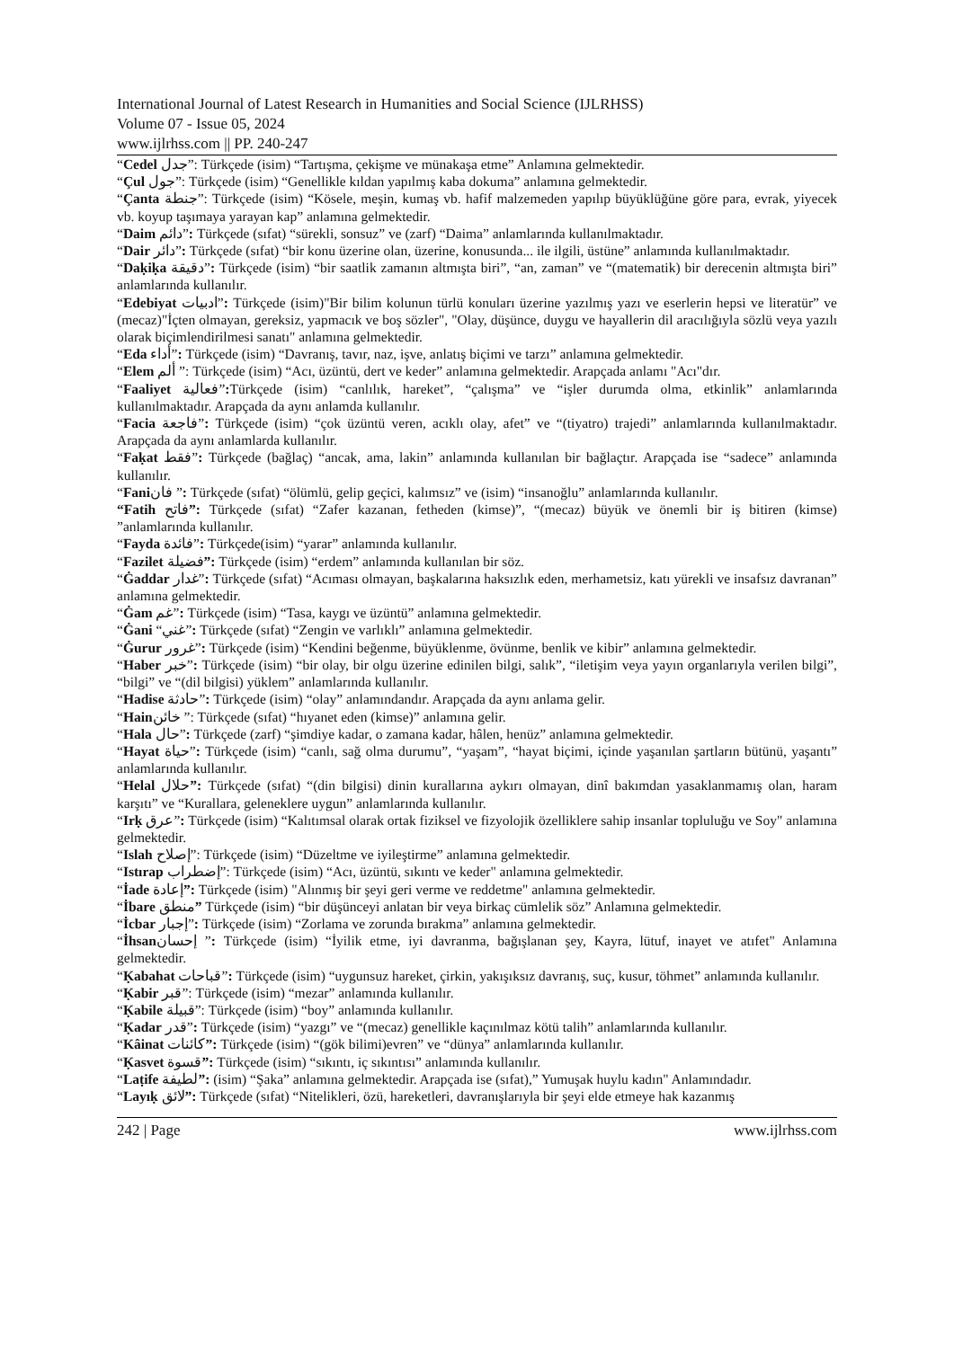International Journal of Latest Research in Humanities and Social Science (IJLRHSS)
Volume 07 - Issue 05, 2024
www.ijlrhss.com || PP. 240-247
“Cedel جدل”: Türkçede (isim) “Tartışma, çekişme ve münakaşa etme” Anlamına gelmektedir.
“Çul جول”: Türkçede (isim) “Genellikle kıldan yapılmış kaba dokuma” anlamına gelmektedir.
“Çanta جنطة”: Türkçede (isim) “Kösele, meşin, kumaş vb. hafif malzemeden yapılıp büyüklüğüne göre para, evrak, yiyecek vb. koyup taşımaya yarayan kap” anlamına gelmektedir.
“Daim دائم”: Türkçede (sıfat) “sürekli, sonsuz” ve (zarf) “Daima” anlamlarında kullanılmaktadır.
“Dair دائر”: Türkçede (sıfat) “bir konu üzerine olan, üzerine, konusunda... ile ilgili, üstüne” anlamında kullanılmaktadır.
“Daḳiḳa دقيقة”: Türkçede (isim) “bir saatlik zamanın altmışta biri”, “an, zaman” ve “(matematik) bir derecenin altmışta biri” anlamlarında kullanılır.
“Edebiyat ادبيات”: Türkçede (isim)"Bir bilim kolunun türlü konuları üzerine yazılmış yazı ve eserlerin hepsi ve literatür” ve (mecaz)"İçten olmayan, gereksiz, yapmacık ve boş sözler", "Olay, düşünce, duygu ve hayallerin dil aracılığıyla sözlü veya yazılı olarak biçimlendirilmesi sanatı" anlamına gelmektedir.
“Eda أداء”: Türkçede (isim) “Davranış, tavır, naz, işve, anlatış biçimi ve tarzı” anlamına gelmektedir.
“Elem ألم ”: Türkçede (isim) “Acı, üzüntü, dert ve keder” anlamına gelmektedir. Arapçada anlamı "Acı"dır.
“Faaliyet فعالية”: Türkçede (isim) “canlılık, hareket”, “çalışma” ve “işler durumda olma, etkinlik” anlamlarında kullanılmaktadır. Arapçada da aynı anlamda kullanılır.
“Facia فاجعة”: Türkçede (isim) “çok üzüntü veren, acıklı olay, afet” ve “(tiyatro) trajedi” anlamlarında kullanılmaktadır. Arapçada da aynı anlamlarda kullanılır.
“Faḳat فقط”: Türkçede (bağlaç) “ancak, ama, lakin” anlamında kullanılan bir bağlaçtır. Arapçada ise “sadece” anlamında kullanılır.
“Faniفان ”: Türkçede (sıfat) “ölümlü, gelip geçici, kalımsız” ve (isim) “insanoğlu” anlamlarında kullanılır.
“Fatih فاتح”: Türkçede (sıfat) “Zafer kazanan, fetheden (kimse)”, “(mecaz) büyük ve önemli bir iş bitiren (kimse) ”anlamlarında kullanılır.
“Fayda فائدة”: Türkçede(isim) “yarar” anlamında kullanılır.
“Fazilet فضيلة”: Türkçede (isim) “erdem” anlamında kullanılan bir söz.
“Ġaddar غدار”: Türkçede (sıfat) “Acıması olmayan, başkalarına haksızlık eden, merhametsiz, katı yürekli ve insafsız davranan” anlamına gelmektedir.
“Ġam غم”: Türkçede (isim) “Tasa, kaygı ve üzüntü” anlamına gelmektedir.
“Ġani “غني”: Türkçede (sıfat) “Zengin ve varlıklı” anlamına gelmektedir.
“Ġurur غرور”: Türkçede (isim) “Kendini beğenme, büyüklenme, övünme, benlik ve kibir” anlamına gelmektedir.
“Haber خبر”: Türkçede (isim) “bir olay, bir olgu üzerine edinilen bilgi, salık”, “iletişim veya yayın organlarıyla verilen bilgi”, “bilgi” ve “(dil bilgisi) yüklem” anlamlarında kullanılır.
“Hadise حادثة”: Türkçede (isim) “olay” anlamındandır. Arapçada da aynı anlama gelir.
“Hainخائن ”: Türkçede (sıfat) “hıyanet eden (kimse)” anlamına gelir.
“Hala حال”: Türkçede (zarf) “şimdiye kadar, o zamana kadar, hâlen, henüz” anlamına gelmektedir.
“Hayat حياة”: Türkçede (isim) “canlı, sağ olma durumu”, “yaşam”, “hayat biçimi, içinde yaşanılan şartların bütünü, yaşantı” anlamlarında kullanılır.
“Helal حلال”: Türkçede (sıfat) “(din bilgisi) dinin kurallarına aykırı olmayan, dinî bakımdan yasaklanmamış olan, haram karşıtı” ve “Kurallara, geleneklere uygun” anlamlarında kullanılır.
“Irḳ عرق”: Türkçede (isim) “Kalıtımsal olarak ortak fiziksel ve fizyolojik özelliklere sahip insanlar topluluğu ve Soy" anlamına gelmektedir.
“Islah إصلاح”: Türkçede (isim) “Düzeltme ve iyileştirme” anlamına gelmektedir.
“Istırap إضطراب”: Türkçede (isim) “Acı, üzüntü, sıkıntı ve keder" anlamına gelmektedir.
“İade إعادة”: Türkçede (isim) "Alınmış bir şeyi geri verme ve reddetme" anlamına gelmektedir.
“İbare منطق” Türkçede (isim) “bir düşünceyi anlatan bir veya birkaç cümlelik söz” Anlamına gelmektedir.
“İcbar إجبار”: Türkçede (isim) “Zorlama ve zorunda bırakma” anlamına gelmektedir.
“İhsanإحسان ”: Türkçede (isim) “İyilik etme, iyi davranma, bağışlanan şey, Kayra, lütuf, inayet ve atıfet" Anlamına gelmektedir.
“Ḳabahat قباحات”: Türkçede (isim) “uygunsuz hareket, çirkin, yakışıksız davranış, suç, kusur, töhmet” anlamında kullanılır.
“Ḳabir قبر”: Türkçede (isim) “mezar” anlamında kullanılır.
“Ḳabile قبيلة”: Türkçede (isim) “boy” anlamında kullanılır.
“Ḳadar قدر”: Türkçede (isim) “yazgı” ve “(mecaz) genellikle kaçınılmaz kötü talih” anlamlarında kullanılır.
“Kâinat كائنات”: Türkçede (isim) “(gök bilimi)evren” ve “dünya” anlamlarında kullanılır.
“Ḳasvet قسوة”: Türkçede (isim) “sıkıntı, iç sıkıntısı” anlamında kullanılır.
“Laṭife لطيفة”: (isim) “Şaka” anlamına gelmektedir. Arapçada ise (sıfat),” Yumuşak huylu kadın" Anlamındadır.
“Layıḳ لائق”: Türkçede (sıfat) “Nitelikleri, özü, hareketleri, davranışlarıyla bir şeyi elde etmeye hak kazanmış
242 | Page www.ijlrhss.com